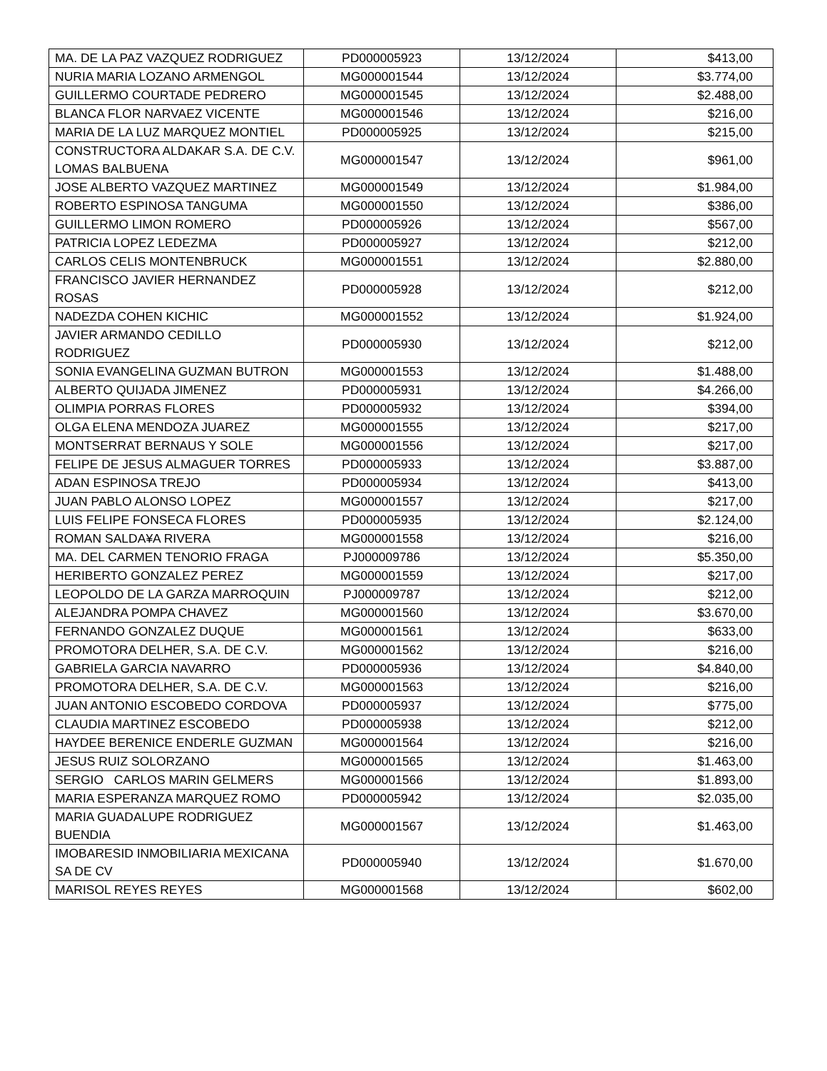| MA. DE LA PAZ VAZQUEZ RODRIGUEZ | PD000005923 | 13/12/2024 | $413,00 |
| NURIA MARIA LOZANO ARMENGOL | MG000001544 | 13/12/2024 | $3.774,00 |
| GUILLERMO COURTADE PEDRERO | MG000001545 | 13/12/2024 | $2.488,00 |
| BLANCA FLOR NARVAEZ VICENTE | MG000001546 | 13/12/2024 | $216,00 |
| MARIA DE LA LUZ MARQUEZ MONTIEL | PD000005925 | 13/12/2024 | $215,00 |
| CONSTRUCTORA ALDAKAR S.A. DE C.V. LOMAS BALBUENA | MG000001547 | 13/12/2024 | $961,00 |
| JOSE ALBERTO VAZQUEZ MARTINEZ | MG000001549 | 13/12/2024 | $1.984,00 |
| ROBERTO ESPINOSA TANGUMA | MG000001550 | 13/12/2024 | $386,00 |
| GUILLERMO LIMON ROMERO | PD000005926 | 13/12/2024 | $567,00 |
| PATRICIA LOPEZ LEDEZMA | PD000005927 | 13/12/2024 | $212,00 |
| CARLOS CELIS MONTENBRUCK | MG000001551 | 13/12/2024 | $2.880,00 |
| FRANCISCO JAVIER HERNANDEZ ROSAS | PD000005928 | 13/12/2024 | $212,00 |
| NADEZDA COHEN KICHIC | MG000001552 | 13/12/2024 | $1.924,00 |
| JAVIER ARMANDO CEDILLO RODRIGUEZ | PD000005930 | 13/12/2024 | $212,00 |
| SONIA EVANGELINA GUZMAN BUTRON | MG000001553 | 13/12/2024 | $1.488,00 |
| ALBERTO QUIJADA JIMENEZ | PD000005931 | 13/12/2024 | $4.266,00 |
| OLIMPIA PORRAS FLORES | PD000005932 | 13/12/2024 | $394,00 |
| OLGA ELENA MENDOZA JUAREZ | MG000001555 | 13/12/2024 | $217,00 |
| MONTSERRAT BERNAUS Y SOLE | MG000001556 | 13/12/2024 | $217,00 |
| FELIPE DE JESUS ALMAGUER TORRES | PD000005933 | 13/12/2024 | $3.887,00 |
| ADAN ESPINOSA TREJO | PD000005934 | 13/12/2024 | $413,00 |
| JUAN PABLO ALONSO LOPEZ | MG000001557 | 13/12/2024 | $217,00 |
| LUIS FELIPE FONSECA FLORES | PD000005935 | 13/12/2024 | $2.124,00 |
| ROMAN SALDA¥A RIVERA | MG000001558 | 13/12/2024 | $216,00 |
| MA. DEL CARMEN TENORIO FRAGA | PJ000009786 | 13/12/2024 | $5.350,00 |
| HERIBERTO GONZALEZ PEREZ | MG000001559 | 13/12/2024 | $217,00 |
| LEOPOLDO DE LA GARZA MARROQUIN | PJ000009787 | 13/12/2024 | $212,00 |
| ALEJANDRA POMPA CHAVEZ | MG000001560 | 13/12/2024 | $3.670,00 |
| FERNANDO GONZALEZ DUQUE | MG000001561 | 13/12/2024 | $633,00 |
| PROMOTORA DELHER, S.A. DE C.V. | MG000001562 | 13/12/2024 | $216,00 |
| GABRIELA GARCIA NAVARRO | PD000005936 | 13/12/2024 | $4.840,00 |
| PROMOTORA DELHER, S.A. DE C.V. | MG000001563 | 13/12/2024 | $216,00 |
| JUAN ANTONIO ESCOBEDO CORDOVA | PD000005937 | 13/12/2024 | $775,00 |
| CLAUDIA MARTINEZ ESCOBEDO | PD000005938 | 13/12/2024 | $212,00 |
| HAYDEE BERENICE ENDERLE GUZMAN | MG000001564 | 13/12/2024 | $216,00 |
| JESUS RUIZ SOLORZANO | MG000001565 | 13/12/2024 | $1.463,00 |
| SERGIO CARLOS MARIN GELMERS | MG000001566 | 13/12/2024 | $1.893,00 |
| MARIA ESPERANZA MARQUEZ ROMO | PD000005942 | 13/12/2024 | $2.035,00 |
| MARIA GUADALUPE RODRIGUEZ BUENDIA | MG000001567 | 13/12/2024 | $1.463,00 |
| IMOBARESID INMOBILIARIA MEXICANA SA DE CV | PD000005940 | 13/12/2024 | $1.670,00 |
| MARISOL REYES REYES | MG000001568 | 13/12/2024 | $602,00 |